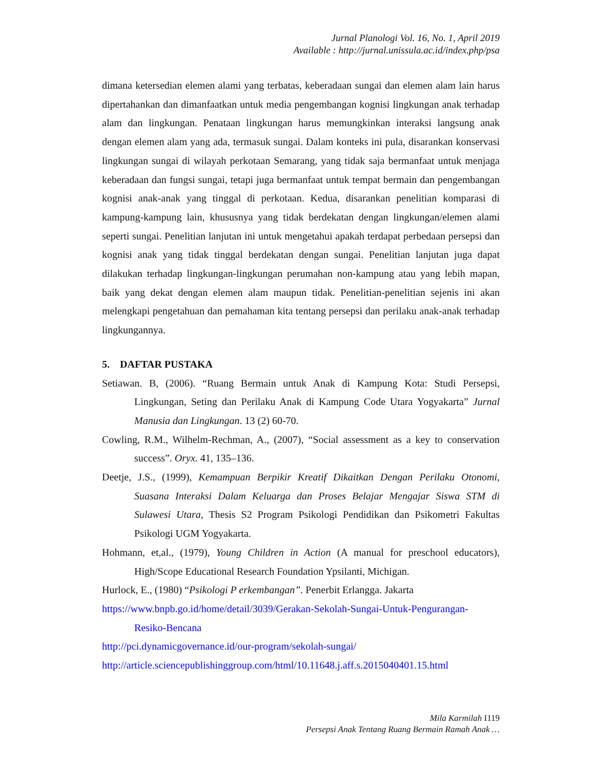Jurnal Planologi Vol. 16, No. 1, April 2019
Available : http://jurnal.unissula.ac.id/index.php/psa
dimana ketersedian elemen alami yang terbatas, keberadaan sungai dan elemen alam lain harus dipertahankan dan dimanfaatkan untuk media pengembangan kognisi lingkungan anak terhadap alam dan lingkungan. Penataan lingkungan harus memungkinkan interaksi langsung anak dengan elemen alam yang ada, termasuk sungai. Dalam konteks ini pula, disarankan konservasi lingkungan sungai di wilayah perkotaan Semarang, yang tidak saja bermanfaat untuk menjaga keberadaan dan fungsi sungai, tetapi juga bermanfaat untuk tempat bermain dan pengembangan kognisi anak-anak yang tinggal di perkotaan. Kedua, disarankan penelitian komparasi di kampung-kampung lain, khususnya yang tidak berdekatan dengan lingkungan/elemen alami seperti sungai. Penelitian lanjutan ini untuk mengetahui apakah terdapat perbedaan persepsi dan kognisi anak yang tidak tinggal berdekatan dengan sungai. Penelitian lanjutan juga dapat dilakukan terhadap lingkungan-lingkungan perumahan non-kampung atau yang lebih mapan, baik yang dekat dengan elemen alam maupun tidak. Penelitian-penelitian sejenis ini akan melengkapi pengetahuan dan pemahaman kita tentang persepsi dan perilaku anak-anak terhadap lingkungannya.
5. DAFTAR PUSTAKA
Setiawan. B, (2006). “Ruang Bermain untuk Anak di Kampung Kota: Studi Persepsi, Lingkungan, Seting dan Perilaku Anak di Kampung Code Utara Yogyakarta” Jurnal Manusia dan Lingkungan. 13 (2) 60-70.
Cowling, R.M., Wilhelm-Rechman, A., (2007), “Social assessment as a key to conservation success”. Oryx. 41, 135–136.
Deetje, J.S., (1999), Kemampuan Berpikir Kreatif Dikaitkan Dengan Perilaku Otonomi, Suasana Interaksi Dalam Keluarga dan Proses Belajar Mengajar Siswa STM di Sulawesi Utara, Thesis S2 Program Psikologi Pendidikan dan Psikometri Fakultas Psikologi UGM Yogyakarta.
Hohmann, et,al., (1979), Young Children in Action (A manual for preschool educators), High/Scope Educational Research Foundation Ypsilanti, Michigan.
Hurlock, E., (1980) “Psikologi P erkembangan”. Penerbit Erlangga. Jakarta
https://www.bnpb.go.id/home/detail/3039/Gerakan-Sekolah-Sungai-Untuk-Pengurangan-Resiko-Bencana
http://pci.dynamicgovernance.id/our-program/sekolah-sungai/
http://article.sciencepublishinggroup.com/html/10.11648.j.aff.s.2015040401.15.html
Mila Karmilah I119
Persepsi Anak Tentang Ruang Bermain Ramah Anak …